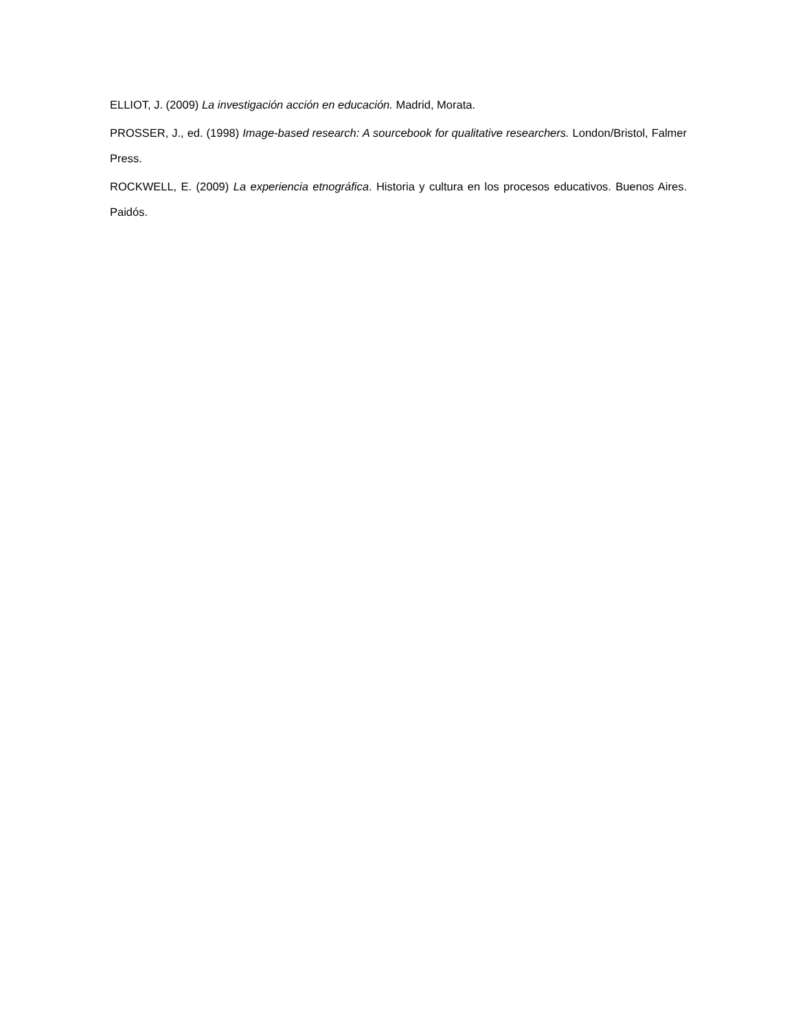ELLIOT, J. (2009) La investigación acción en educación. Madrid, Morata.
PROSSER, J., ed. (1998) Image-based research: A sourcebook for qualitative researchers. London/Bristol, Falmer Press.
ROCKWELL, E. (2009) La experiencia etnográfica. Historia y cultura en los procesos educativos. Buenos Aires. Paidós.